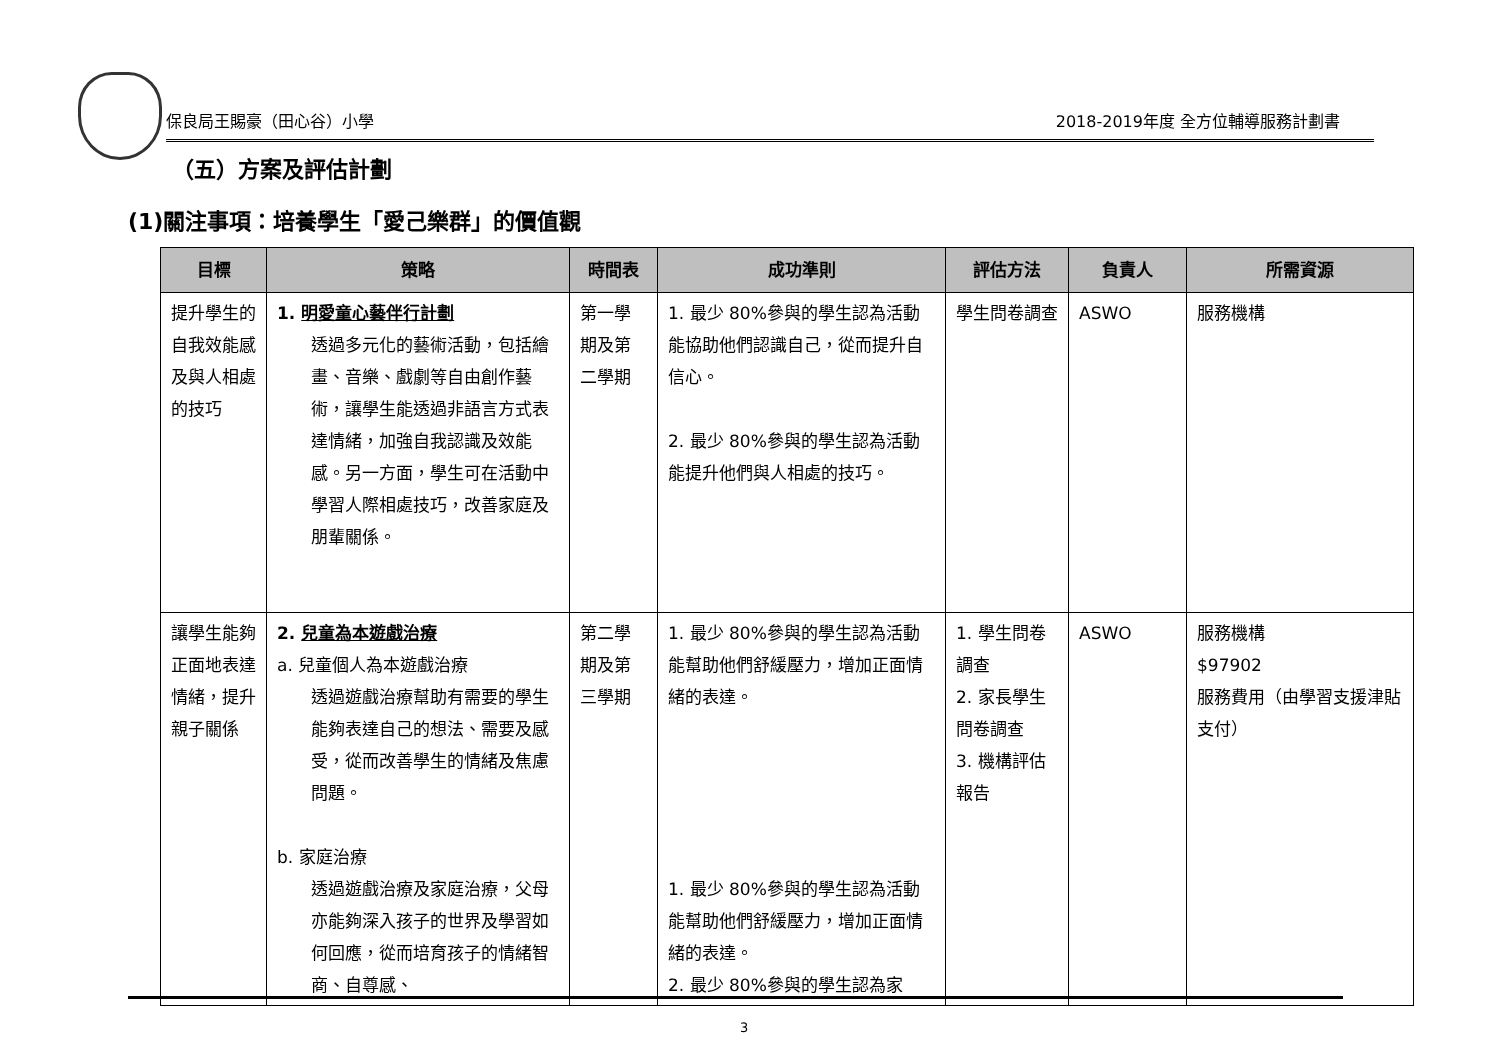保良局王賜豪（田心谷）小學 2018-2019年度 全方位輔導服務計劃書
（五）方案及評估計劃
(1)關注事項：培養學生「愛己樂群」的價值觀
| 目標 | 策略 | 時間表 | 成功準則 | 評估方法 | 負責人 | 所需資源 |
| --- | --- | --- | --- | --- | --- | --- |
| 提升學生的自我效能感及與人相處的技巧 | 1. 明愛童心藝伴行計劃 透過多元化的藝術活動，包括繪畫、音樂、戲劇等自由創作藝術，讓學生能透過非語言方式表達情緒，加強自我認識及效能感。另一方面，學生可在活動中學習人際相處技巧，改善家庭及朋輩關係。 | 第一學期及第二學期 | 1. 最少 80%參與的學生認為活動能協助他們認識自己，從而提升自信心。 2. 最少 80%參與的學生認為活動能提升他們與人相處的技巧。 | 學生問卷調查 | ASWO | 服務機構 |
| 讓學生能夠正面地表達情緒，提升親子關係 | 2. 兒童為本遊戲治療 a. 兒童個人為本遊戲治療 透過遊戲治療幫助有需要的學生能夠表達自己的想法、需要及感受，從而改善學生的情緒及焦慮問題。 b. 家庭治療 透過遊戲治療及家庭治療，父母亦能夠深入孩子的世界及學習如何回應，從而培育孩子的情緒智商、自尊感、 | 第二學期及第三學期 | 1. 最少 80%參與的學生認為活動能幫助他們舒緩壓力，增加正面情緒的表達。 1. 最少 80%參與的學生認為活動能幫助他們舒緩壓力，增加正面情緒的表達。 2. 最少 80%參與的學生認為家 | 1. 學生問卷調查 2. 家長學生問卷調查 3. 機構評估報告 | ASWO | 服務機構 $97902 服務費用（由學習支援津貼支付） |
3